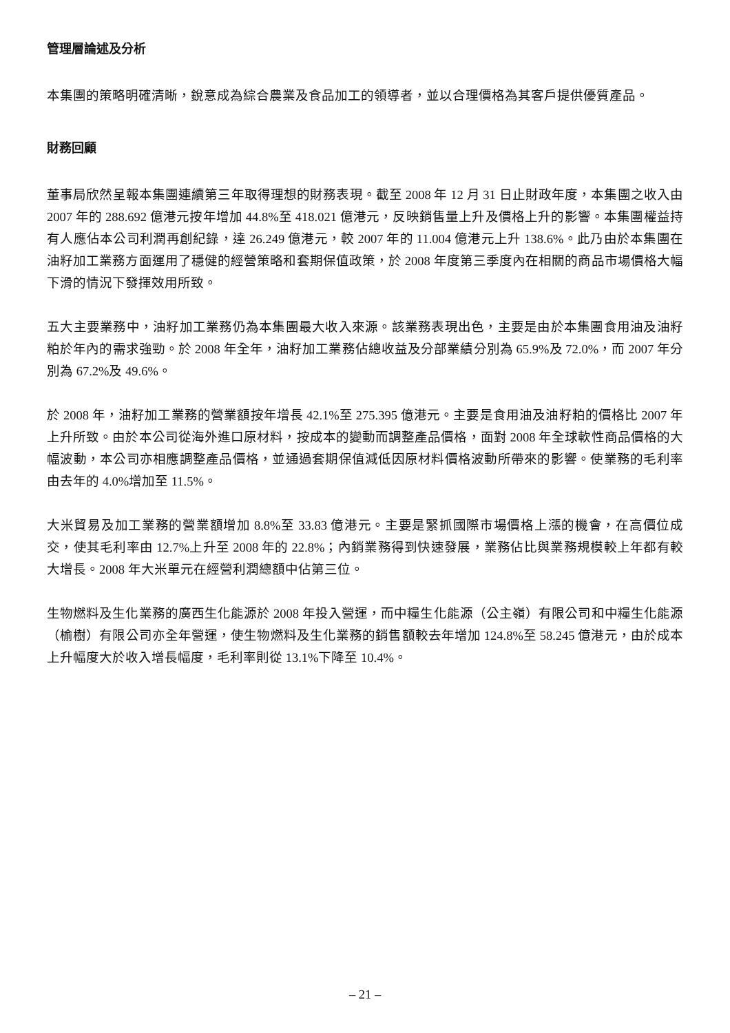管理層論述及分析
本集團的策略明確清晰，銳意成為綜合農業及食品加工的領導者，並以合理價格為其客戶提供優質產品。
財務回顧
董事局欣然呈報本集團連續第三年取得理想的財務表現。截至 2008 年 12 月 31 日止財政年度，本集團之收入由 2007 年的 288.692 億港元按年增加 44.8%至 418.021 億港元，反映銷售量上升及價格上升的影響。本集團權益持有人應佔本公司利潤再創紀錄，達 26.249 億港元，較 2007 年的 11.004 億港元上升 138.6%。此乃由於本集團在油籽加工業務方面運用了穩健的經營策略和套期保值政策，於 2008 年度第三季度內在相關的商品市場價格大幅下滑的情況下發揮效用所致。
五大主要業務中，油籽加工業務仍為本集團最大收入來源。該業務表現出色，主要是由於本集團食用油及油籽粕於年內的需求強勁。於 2008 年全年，油籽加工業務佔總收益及分部業績分別為 65.9%及 72.0%，而 2007 年分別為 67.2%及 49.6%。
於 2008 年，油籽加工業務的營業額按年增長 42.1%至 275.395 億港元。主要是食用油及油籽粕的價格比 2007 年上升所致。由於本公司從海外進口原材料，按成本的變動而調整產品價格，面對 2008 年全球軟性商品價格的大幅波動，本公司亦相應調整產品價格，並通過套期保值減低因原材料價格波動所帶來的影響。使業務的毛利率由去年的 4.0%增加至 11.5%。
大米貿易及加工業務的營業額增加 8.8%至 33.83 億港元。主要是緊抓國際市場價格上漲的機會，在高價位成交，使其毛利率由 12.7%上升至 2008 年的 22.8%；內銷業務得到快速發展，業務佔比與業務規模較上年都有較大增長。2008 年大米單元在經營利潤總額中佔第三位。
生物燃料及生化業務的廣西生化能源於 2008 年投入營運，而中糧生化能源（公主嶺）有限公司和中糧生化能源（榆樹）有限公司亦全年營運，使生物燃料及生化業務的銷售額較去年增加 124.8%至 58.245 億港元，由於成本上升幅度大於收入增長幅度，毛利率則從 13.1%下降至 10.4%。
– 21 –